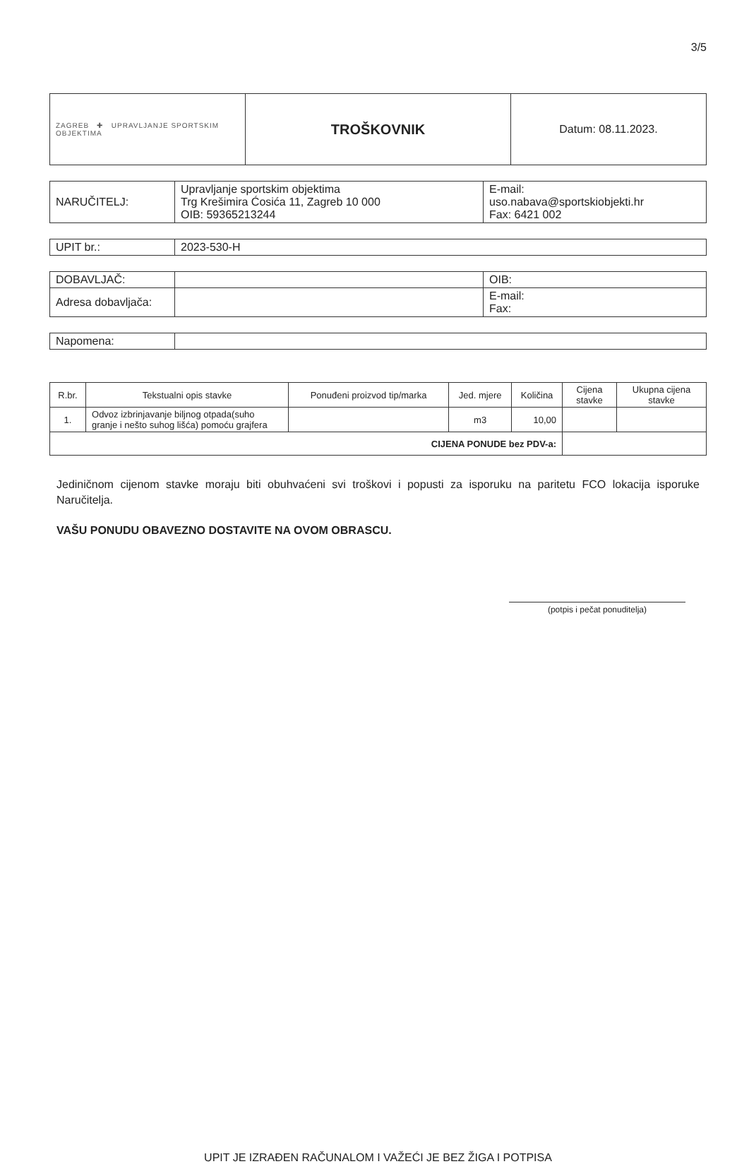3/5
| ZAGREB ✚ UPRAVLJANJE SPORTSKIM OBJEKTIMA | TROŠKOVNIK | Datum: 08.11.2023. |
| NARUČITELJ: | Upravljanje sportskim objektima Trg Krešimira Ćosića 11, Zagreb 10 000 OIB: 59365213244 | E-mail: uso.nabava@sportskiobjekti.hr Fax: 6421 002 |
| UPIT br.: | 2023-530-H |
| DOBAVLJAČ: | | OIB: |
| Adresa dobavljača: | | E-mail: Fax: |
| Napomena: | |
| R.br. | Tekstualni opis stavke | Ponuđeni proizvod tip/marka | Jed. mjere | Količina | Cijena stavke | Ukupna cijena stavke |
| --- | --- | --- | --- | --- | --- | --- |
| 1. | Odvoz izbrinjavanje biljnog otpada(suho granje i nešto suhog lišća) pomoću grajfera | | m3 | 10,00 | | |
| CIJENA PONUDE bez PDV-a: | | | | | | |
Jediničnom cijenom stavke moraju biti obuhvaćeni svi troškovi i popusti za isporuku na paritetu FCO lokacija isporuke Naručitelja.
VAŠU PONUDU OBAVEZNO DOSTAVITE NA OVOM OBRASCU.
(potpis i pečat ponuditelja)
UPIT JE IZRAĐEN RAČUNALOM I VAŽEĆI JE BEZ ŽIGA I POTPISA